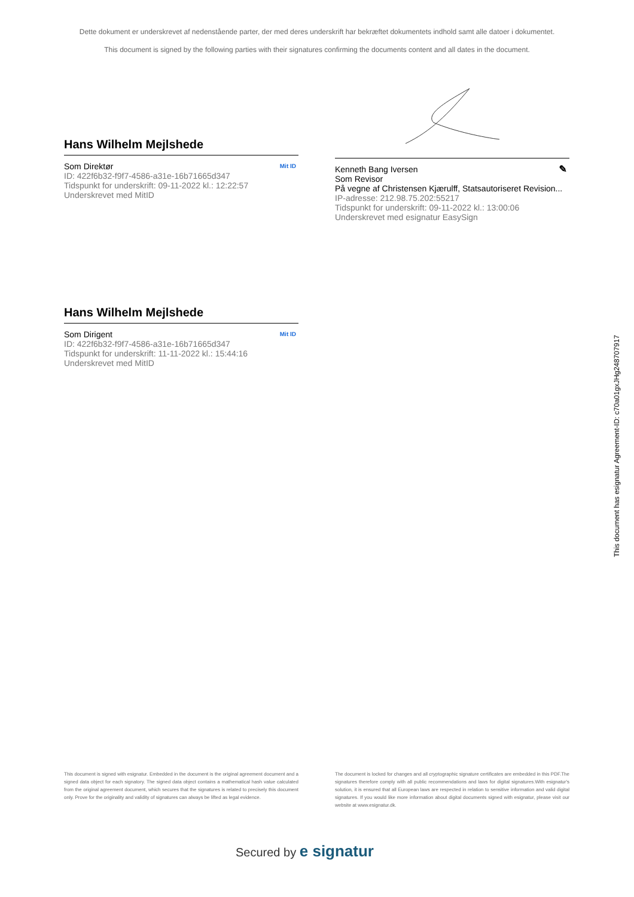Dette dokument er underskrevet af nedenstående parter, der med deres underskrift har bekræftet dokumentets indhold samt alle datoer i dokumentet.
This document is signed by the following parties with their signatures confirming the documents content and all dates in the document.
Hans Wilhelm Mejlshede
Mit ID
Som Direktør
ID: 422f6b32-f9f7-4586-a31e-16b71665d347
Tidspunkt for underskrift: 09-11-2022 kl.: 12:22:57
Underskrevet med MitID
✎
Kenneth Bang Iversen
Som Revisor
På vegne af Christensen Kjærulff, Statsautoriseret Revision...
IP-adresse: 212.98.75.202:55217
Tidspunkt for underskrift: 09-11-2022 kl.: 13:00:06
Underskrevet med esignatur EasySign
Hans Wilhelm Mejlshede
Mit ID
Som Dirigent
ID: 422f6b32-f9f7-4586-a31e-16b71665d347
Tidspunkt for underskrift: 11-11-2022 kl.: 15:44:16
Underskrevet med MitID
This document has esignatur Agreement-ID: c70a01gxJHg248707917
This document is signed with esignatur. Embedded in the document is the original agreement document and a signed data object for each signatory. The signed data object contains a mathematical hash value calculated from the original agreement document, which secures that the signatures is related to precisely this document only. Prove for the originality and validity of signatures can always be lifted as legal evidence.
The document is locked for changes and all cryptographic signature certificates are embedded in this PDF.The signatures therefore comply with all public recommendations and laws for digital signatures.With esignatur's solution, it is ensured that all European laws are respected in relation to sensitive information and valid digital signatures. If you would like more information about digital documents signed with esignatur, please visit our website at www.esignatur.dk.
Secured by e signatur